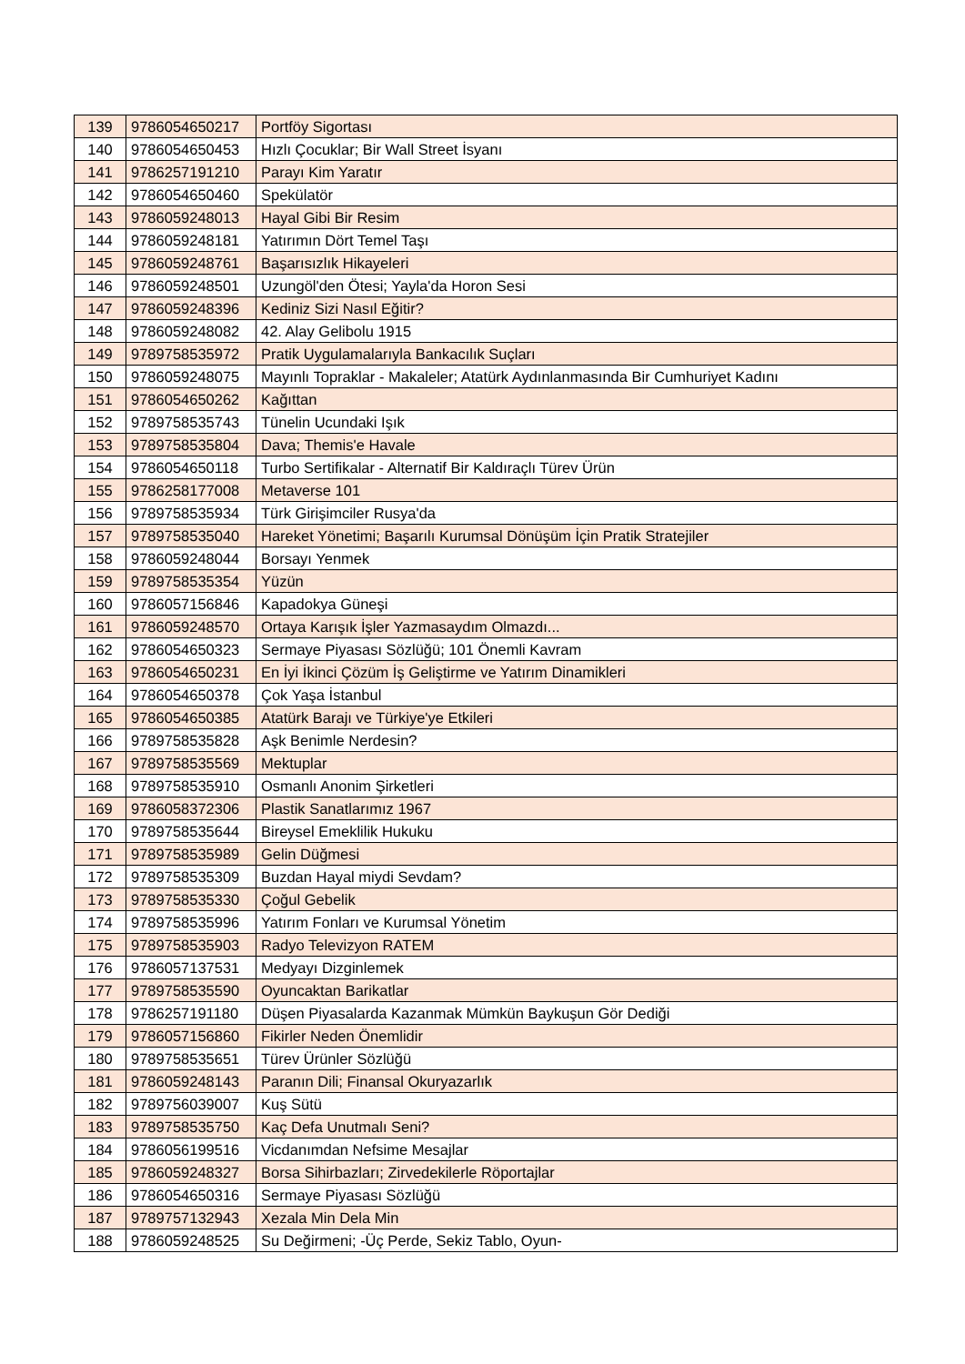| 139 | 9786054650217 | Portföy Sigortası |
| 140 | 9786054650453 | Hızlı Çocuklar; Bir Wall Street İsyanı |
| 141 | 9786257191210 | Parayı Kim Yaratır |
| 142 | 9786054650460 | Spekülatör |
| 143 | 9786059248013 | Hayal Gibi Bir Resim |
| 144 | 9786059248181 | Yatırımın Dört Temel Taşı |
| 145 | 9786059248761 | Başarısızlık Hikayeleri |
| 146 | 9786059248501 | Uzungöl'den Ötesi; Yayla'da Horon Sesi |
| 147 | 9786059248396 | Kediniz Sizi Nasıl Eğitir? |
| 148 | 9786059248082 | 42. Alay Gelibolu 1915 |
| 149 | 9789758535972 | Pratik Uygulamalarıyla Bankacılık Suçları |
| 150 | 9786059248075 | Mayınlı Topraklar - Makaleler; Atatürk Aydınlanmasında Bir Cumhuriyet Kadını |
| 151 | 9786054650262 | Kağıttan |
| 152 | 9789758535743 | Tünelin Ucundaki Işık |
| 153 | 9789758535804 | Dava; Themis'e Havale |
| 154 | 9786054650118 | Turbo Sertifikalar - Alternatif Bir Kaldıraçlı Türev Ürün |
| 155 | 9786258177008 | Metaverse 101 |
| 156 | 9789758535934 | Türk Girişimciler Rusya'da |
| 157 | 9789758535040 | Hareket Yönetimi; Başarılı Kurumsal Dönüşüm İçin Pratik Stratejiler |
| 158 | 9786059248044 | Borsayı Yenmek |
| 159 | 9789758535354 | Yüzün |
| 160 | 9786057156846 | Kapadokya Güneşi |
| 161 | 9786059248570 | Ortaya Karışık İşler Yazmasaydım Olmazdı... |
| 162 | 9786054650323 | Sermaye Piyasası Sözlüğü; 101 Önemli Kavram |
| 163 | 9786054650231 | En İyi İkinci Çözüm İş Geliştirme ve Yatırım Dinamikleri |
| 164 | 9786054650378 | Çok Yaşa İstanbul |
| 165 | 9786054650385 | Atatürk Barajı ve Türkiye'ye Etkileri |
| 166 | 9789758535828 | Aşk Benimle Nerdesin? |
| 167 | 9789758535569 | Mektuplar |
| 168 | 9789758535910 | Osmanlı Anonim Şirketleri |
| 169 | 9786058372306 | Plastik Sanatlarımız 1967 |
| 170 | 9789758535644 | Bireysel Emeklilik Hukuku |
| 171 | 9789758535989 | Gelin Düğmesi |
| 172 | 9789758535309 | Buzdan Hayal miydi Sevdam? |
| 173 | 9789758535330 | Çoğul Gebelik |
| 174 | 9789758535996 | Yatırım Fonları ve Kurumsal Yönetim |
| 175 | 9789758535903 | Radyo Televizyon RATEM |
| 176 | 9786057137531 | Medyayı Dizginlemek |
| 177 | 9789758535590 | Oyuncaktan Barikatlar |
| 178 | 9786257191180 | Düşen Piyasalarda Kazanmak Mümkün Baykuşun Gör Dediği |
| 179 | 9786057156860 | Fikirler Neden Önemlidir |
| 180 | 9789758535651 | Türev Ürünler Sözlüğü |
| 181 | 9786059248143 | Paranın Dili; Finansal Okuryazarlık |
| 182 | 9789756039007 | Kuş Sütü |
| 183 | 9789758535750 | Kaç Defa Unutmalı Seni? |
| 184 | 9786056199516 | Vicdanımdan Nefsime Mesajlar |
| 185 | 9786059248327 | Borsa Sihirbazları; Zirvedekilerle Röportajlar |
| 186 | 9786054650316 | Sermaye Piyasası Sözlüğü |
| 187 | 9789757132943 | Xezala Min Dela Min |
| 188 | 9786059248525 | Su Değirmeni; -Üç Perde, Sekiz Tablo, Oyun- |